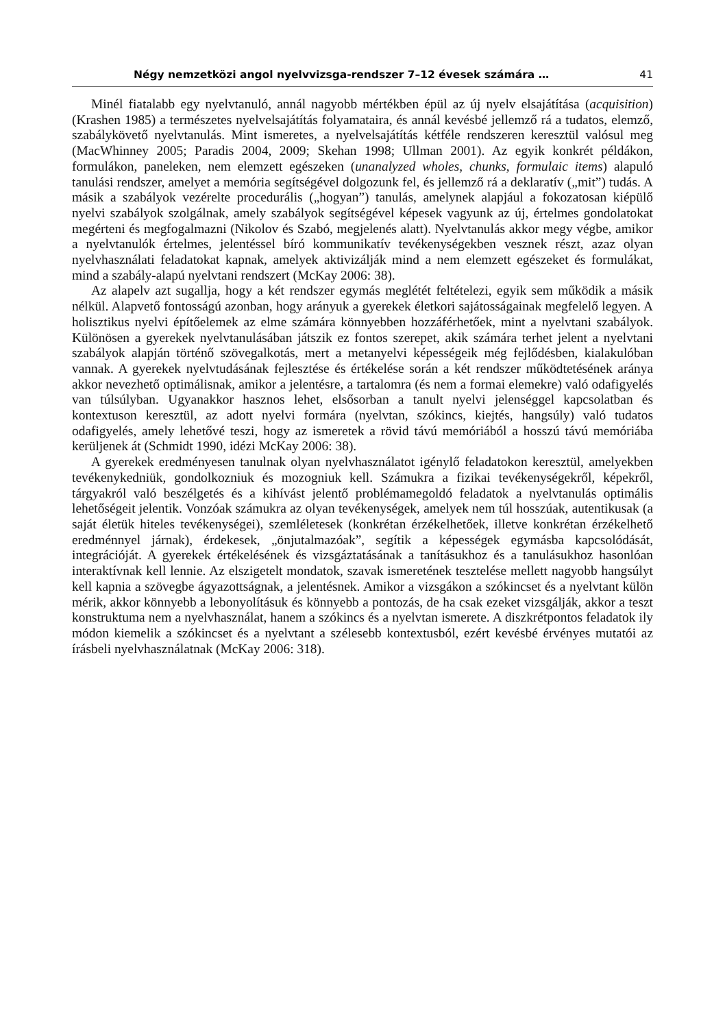Négy nemzetközi angol nyelvvizsga-rendszer 7–12 évesek számára … 41
Minél fiatalabb egy nyelvtanuló, annál nagyobb mértékben épül az új nyelv elsajátítása (acquisition) (Krashen 1985) a természetes nyelvelsajátítás folyamataira, és annál kevésbé jellemző rá a tudatos, elemző, szabálykövető nyelvtanulás. Mint ismeretes, a nyelvelsajátítás kétféle rendszeren keresztül valósul meg (MacWhinney 2005; Paradis 2004, 2009; Skehan 1998; Ullman 2001). Az egyik konkrét példákon, formulákon, paneleken, nem elemzett egészeken (unanalyzed wholes, chunks, formulaic items) alapuló tanulási rendszer, amelyet a memória segítségével dolgozunk fel, és jellemző rá a deklaratív („mit”) tudás. A másik a szabályok vezérelte procedurális („hogyan”) tanulás, amelynek alapjául a fokozatosan kiépülő nyelvi szabályok szolgálnak, amely szabályok segítségével képesek vagyunk az új, értelmes gondolatokat megérteni és megfogalmazni (Nikolov és Szabó, megjelenés alatt). Nyelvtanulás akkor megy végbe, amikor a nyelvtanulók értelmes, jelentéssel bíró kommunikatív tevékenységekben vesznek részt, azaz olyan nyelvhasználati feladatokat kapnak, amelyek aktivizálják mind a nem elemzett egészeket és formulákat, mind a szabály-alapú nyelvtani rendszert (McKay 2006: 38).
Az alapelv azt sugallja, hogy a két rendszer egymás meglétét feltételezi, egyik sem működik a másik nélkül. Alapvető fontosságú azonban, hogy arányuk a gyerekek életkori sajátosságainak megfelelő legyen. A holisztikus nyelvi építőelemek az elme számára könnyebben hozzáférhetőek, mint a nyelvtani szabályok. Különösen a gyerekek nyelvtanulásában játszik ez fontos szerepet, akik számára terhet jelent a nyelvtani szabályok alapján történő szövegalkotás, mert a metanyelvi képességeik még fejlődésben, kialakulóban vannak. A gyerekek nyelvtudásának fejlesztése és értékelése során a két rendszer működtetésének aránya akkor nevezhető optimálisnak, amikor a jelentésre, a tartalomra (és nem a formai elemekre) való odafigyelés van túlsúlyban. Ugyanakkor hasznos lehet, elsősorban a tanult nyelvi jelenséggel kapcsolatban és kontextuson keresztül, az adott nyelvi formára (nyelvtan, szókincs, kiejtés, hangsúly) való tudatos odafigyelés, amely lehetővé teszi, hogy az ismeretek a rövid távú memóriából a hosszú távú memóriába kerüljenek át (Schmidt 1990, idézi McKay 2006: 38).
A gyerekek eredményesen tanulnak olyan nyelvhasználatot igénylő feladatokon keresztül, amelyekben tevékenykedniük, gondolkozniuk és mozogniuk kell. Számukra a fizikai tevékenységekről, képekről, tárgyakról való beszélgetés és a kihívást jelentő problémamegoldó feladatok a nyelvtanulás optimális lehetőségeit jelentik. Vonzóak számukra az olyan tevékenységek, amelyek nem túl hosszúak, autentikusak (a saját életük hiteles tevékenységei), szemléletesek (konkrétan érzékelhetőek, illetve konkrétan érzékelhető eredménnyel járnak), érdekesek, „önjutalmazóak”, segítik a képességek egymásba kapcsolódását, integrációját. A gyerekek értékelésének és vizsgáztatásának a tanításukhoz és a tanulásukhoz hasonlóan interaktívnak kell lennie. Az elszigetelt mondatok, szavak ismeretének tesztelése mellett nagyobb hangsúlyt kell kapnia a szövegbe ágyazottságnak, a jelentésnek. Amikor a vizsgákon a szókincset és a nyelvtant külön mérik, akkor könnyebb a lebonyolításuk és könnyebb a pontozás, de ha csak ezeket vizsgálják, akkor a teszt konstruktuma nem a nyelvhasználat, hanem a szókincs és a nyelvtan ismerete. A diszkrétpontos feladatok ily módon kiemelik a szókincset és a nyelvtant a szélesebb kontextusból, ezért kevésbé érvényes mutatói az írásbeli nyelvhasználatnak (McKay 2006: 318).